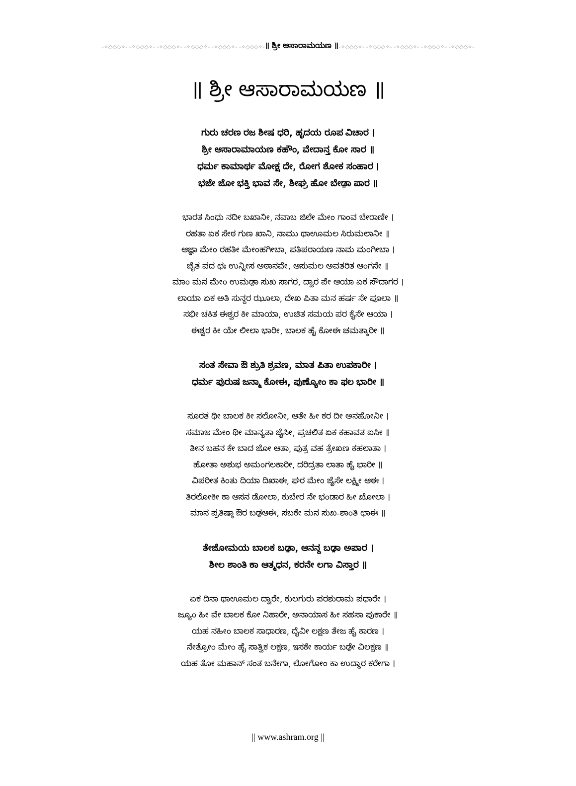-✧◇◇◇✧- -✧◇◇◇✧- -✧◇◇◇✧- -✧◇◇◇✧- -✧◇◇◇✧- -✧◇◇◇✧-॥ ಶ್ರೀ ಆಸಾರಾಮಯಣ ॥-✧◇◇◇✧- -✧◇◇◇✧- -✧◇◇◇✧- -✧◇◇◇✧- -✧◇◇◇✧-
॥ ಶ್ರೀ ಆಸಾರಾಮಯಣ ॥
ಗುರು ಚರಣ ರಜ ಶೀಷ ಧರಿ, ಹೃದಯ ರೂಪ ವಿಚಾರ ।
ಶ್ರೀ ಆಸಾರಾಮಾಯಣ ಕಹೌಂ, ವೇದಾನ್ತ ಕೋ ಸಾರ ॥
ಧರ್ಮ ಕಾಮಾರ್ಥ ಮೋಕ್ಷ ದೇ, ರೋಗ ಶೋಕ ಸಂಹಾರ ।
ಭಜೇ ಜೋ ಭಕ್ತಿ ಭಾವ ಸೇ, ಶೀಘ್ರ ಹೋ ಬೇಡ಼ಾ ಪಾರ ॥
ಭಾರತ ಸಿಂಧು ನದೀ ಬಖಾನೀ, ನವಾಬ ಜಿಲೇ ಮೇಂ ಗಾಂವ ಬೇರಾಣೀ ।
ರಹತಾ ಏಕ ಸೇಠ ಗುಣ ಖಾನಿ, ನಾಮು ಥಾಊಮಲ ಸಿರುಮಲಾನೀ ॥
ಆಜ್ಞಾ ಮೇಂ ರಹತೀ ಮೇಂಹಗೀಬಾ, ಪತಿಪರಾಯಣ ನಾಮ ಮಂಗೀಬಾ ।
ಚೈತ ವದ ಛಃ ಉನ್ನೀಸ ಅಠಾನವೇ, ಆಸುಮಲ ಅವತರಿತ ಆಂಗನೇ ॥
ಮಾಂ ಮನ ಮೇಂ ಉಮಡ಼ಾ ಸುಖ ಸಾಗರ, ದ್ವಾರ ಪೇ ಆಯಾ ಏಕ ಸೌದಾಗರ ।
ಲಾಯಾ ಏಕ ಅತಿ ಸುನ್ದರ ಝೂಲಾ, ದೇಖ ಪಿತಾ ಮನ ಹರ್ಷ ಸೇ ಫೂಲಾ ॥
ಸಭೀ ಚಕಿತ ಈಶ್ವರ ಕೀ ಮಾಯಾ, ಉಚಿತ ಸಮಯ ಪರ ಕೈಸೇ ಆಯಾ ।
ಈಶ್ವರ ಕೀ ಯೇ ಲೀಲಾ ಭಾರೀ, ಬಾಲಕ ಹೈ ಕೋಈ ಚಮತ್ಕಾರೀ ॥
ಸಂತ ಸೇವಾ ಔ ಶ್ರುತಿ ಶ್ರವಣ, ಮಾತ ಪಿತಾ ಉಪಕಾರೀ ।
ಧರ್ಮ ಪುರುಷ ಜನ್ಮಾ ಕೋಈ, ಪುಣ್ಯೋಂ ಕಾ ಫಲ ಭಾರೀ ॥
ಸೂರತ ಥೀ ಬಾಲಕ ಕೀ ಸಲೋನೀ, ಆತೇ ಹೀ ಕರ ದೀ ಅನಹೋನೀ ।
ಸಮಾಜ ಮೇಂ ಥೀ ಮಾನ್ಯತಾ ಜೈಸೀ, ಪ್ರಚಲಿತ ಏಕ ಕಹಾವತ ಐಸೀ ॥
ತೀನ ಬಹನ ಕೇ ಬಾದ ಜೋ ಆತಾ, ಪುತ್ರ ವಹ ತ್ರೇಖಣ ಕಹಲಾತಾ ।
ಹೋತಾ ಅಶುಭ ಅಮಂಗಲಕಾರೀ, ದರಿದ್ರತಾ ಲಾತಾ ಹೈ ಭಾರೀ ॥
ವಿಪರೀತ ಕಿಂತು ದಿಯಾ ದಿಖಾಈ, ಘರ ಮೇಂ ಜೈಸೇ ಲಕ್ಷ್ಮೀ ಆಈ ।
ತಿರಲೋಕೀ ಕಾ ಆಸನ ಡೋಲಾ, ಕುಬೇರ ನೇ ಭಂಡಾರ ಹೀ ಖೋಲಾ ।
ಮಾನ ಪ್ರತಿಷ್ಠಾ ಔರ ಬಢ಼ಆಈ, ಸಬಕೇ ಮನ ಸುಖ-ಶಾಂತಿ ಛಾಈ ॥
ತೇಜೋಮಯ ಬಾಲಕ ಬಢ಼ಾ, ಆನನ್ದ ಬಢ಼ಾ ಅಪಾರ ।
ಶೀಲ ಶಾಂತಿ ಕಾ ಆತ್ಮಧನ, ಕರನೇ ಲಗಾ ವಿಸ್ತಾರ ॥
ಏಕ ದಿನಾ ಥಾಊಮಲ ದ್ವಾರೇ, ಕುಲಗುರು ಪರಶುರಾಮ ಪಧಾರೇ ।
ಜ್ಯೂಂ ಹೀ ವೇ ಬಾಲಕ ಕೋ ನಿಹಾರೇ, ಅನಾಯಾಸ ಹೀ ಸಹಸಾ ಪುಕಾರೇ ॥
ಯಹ ನಹೀಂ ಬಾಲಕ ಸಾಧಾರಣ, ದೈವೀ ಲಕ್ಷಣ ತೇಜ ಹೈ ಕಾರಣ ।
ನೇತ್ರೋಂ ಮೇಂ ಹೈ ಸಾತ್ವಿಕ ಲಕ್ಷಣ, ಇಸಕೇ ಕಾರ್ಯ ಬಢ಼ೇ ವಿಲಕ್ಷಣ ॥
ಯಹ ತೋ ಮಹಾನ್ ಸಂತ ಬನೇಗಾ, ಲೋಗೋಂ ಕಾ ಉದ್ಧಾರ ಕರೇಗಾ ।
|| www.ashram.org ||